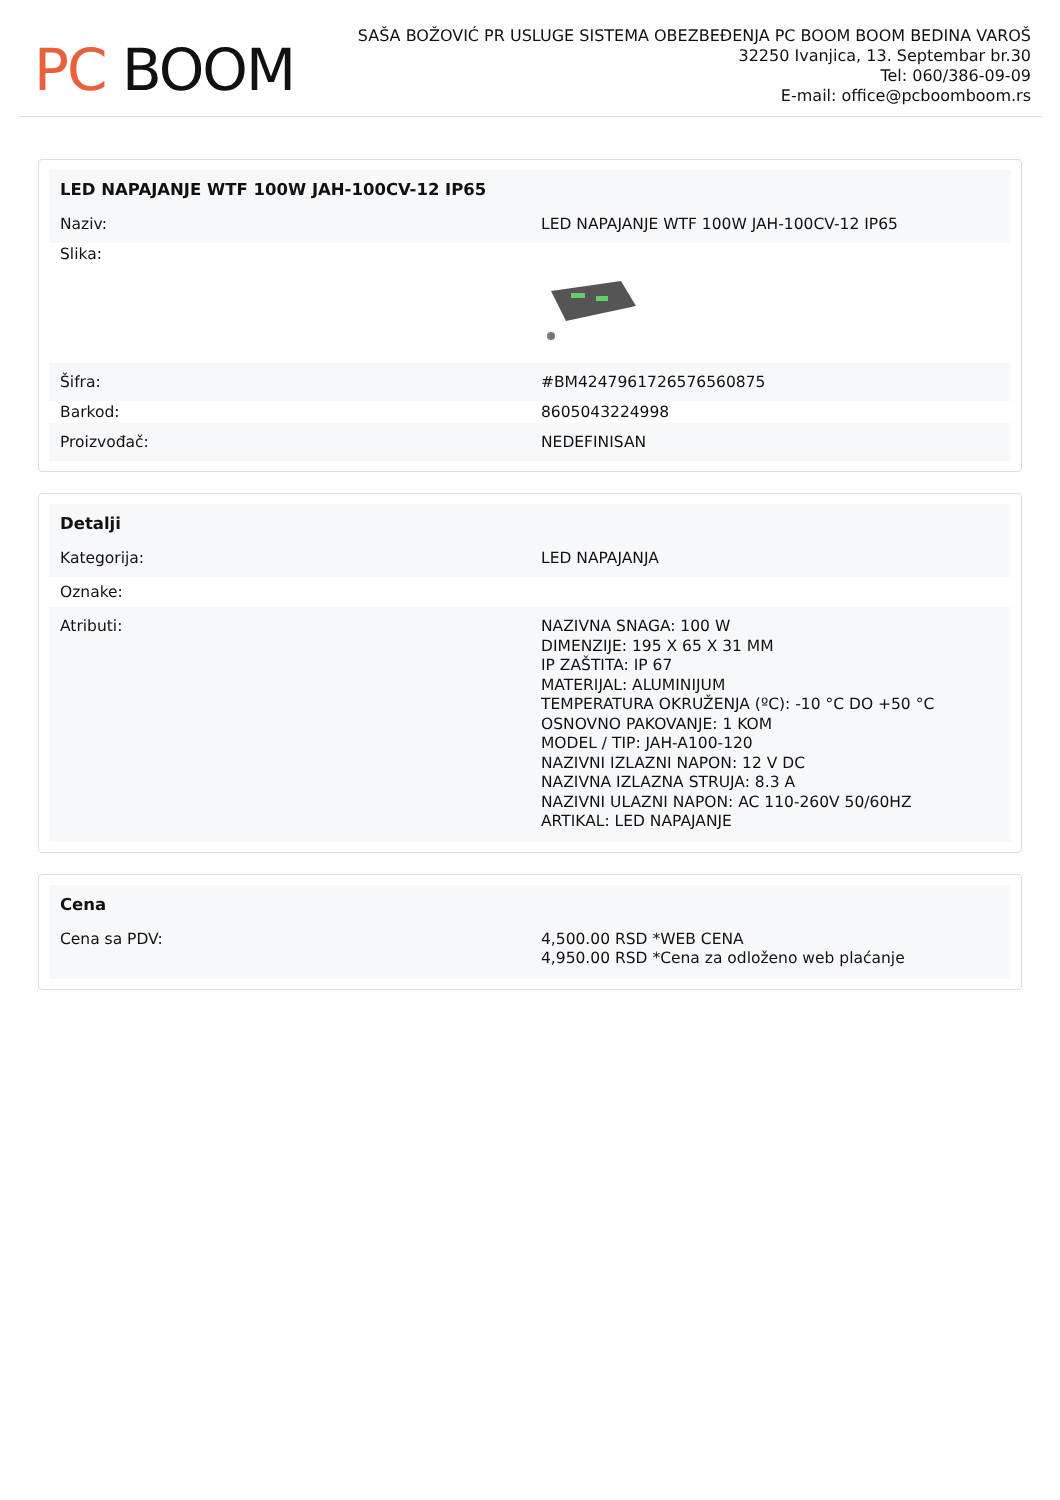PC BOOM
SAŠA BOŽOVIĆ PR USLUGE SISTEMA OBEZBEĐENJA PC BOOM BOOM BEDINA VAROŠ
32250 Ivanjica, 13. Septembar br.30
Tel: 060/386-09-09
E-mail: office@pcboomboom.rs
| LED NAPAJANJE WTF 100W JAH-100CV-12 IP65 | |
| --- | --- |
| Naziv: | LED NAPAJANJE WTF 100W JAH-100CV-12 IP65 |
| Slika: | |
| Šifra: | #BM4247961726576560875 |
| Barkod: | 8605043224998 |
| Proizvođač: | NEDEFINISAN |
| Detalji | |
| --- | --- |
| Kategorija: | LED NAPAJANJA |
| Oznake: | |
| Atributi: | NAZIVNA SNAGA: 100 W DIMENZIJE: 195 X 65 X 31 MM IP ZAŠTITA: IP 67 MATERIJAL: ALUMINIJUM TEMPERATURA OKRUŽENJA (ºC): -10 °C DO +50 °C OSNOVNO PAKOVANJE: 1 KOM MODEL / TIP: JAH-A100-120 NAZIVNI IZLAZNI NAPON: 12 V DC NAZIVNA IZLAZNA STRUJA: 8.3 A NAZIVNI ULAZNI NAPON: AC 110-260V 50/60HZ ARTIKAL: LED NAPAJANJE |
| Cena | |
| --- | --- |
| Cena sa PDV: | 4,500.00 RSD *WEB CENA 4,950.00 RSD *Cena za odloženo web plaćanje |